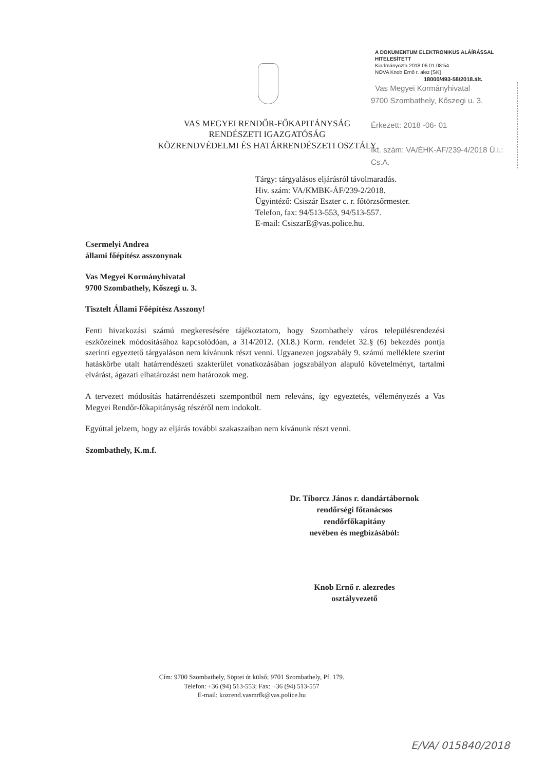A DOKUMENTUM ELEKTRONIKUS ALÁÍRÁSSAL HITELESÍTETT
Kiadmányozta 2018.06.01 08:54
NOVA Knob Ernő r. alez [SK]
18000/493-58/2018.ált.
Vas Megyei Kormányhivatal
9700 Szombathely, Kőszegi u. 3.
Érkezett: 2018 -06- 01
Ikt. szám: VA/ÉHK-ÁF/239-4/2018 Ü.i.: Cs.A.
VAS MEGYEI RENDŐR-FŐKAPITÁNYSÁG
RENDÉSZETI IGAZGATÓSÁG
KÖZRENDVÉDELMI ÉS HATÁRRENDÉSZETI OSZTÁLY
Tárgy: tárgyalásos eljárásról távolmaradás.
Hiv. szám: VA/KMBK-ÁF/239-2/2018.
Ügyintéző: Csiszár Eszter c. r. főtörzsőrmester.
Telefon, fax: 94/513-553, 94/513-557.
E-mail: CsiszarE@vas.police.hu.
Csermelyi Andrea
állami főépítész asszonynak
Vas Megyei Kormányhivatal
9700 Szombathely, Kőszegi u. 3.
Tisztelt Állami Főépítész Asszony!
Fenti hivatkozási számú megkeresésére tájékoztatom, hogy Szombathely város településrendezési eszközeinek módosításához kapcsolódóan, a 314/2012. (XI.8.) Korm. rendelet 32.§ (6) bekezdés pontja szerinti egyeztető tárgyaláson nem kívánunk részt venni. Ugyanezen jogszabály 9. számú melléklete szerint hatáskörbe utalt határrendészeti szakterület vonatkozásában jogszabályon alapuló követelményt, tartalmi elvárást, ágazati elhatározást nem határozok meg.
A tervezett módosítás határrendészeti szempontból nem releváns, így egyeztetés, véleményezés a Vas Megyei Rendőr-főkapitányság részéről nem indokolt.
Egyúttal jelzem, hogy az eljárás további szakaszaiban nem kívánunk részt venni.
Szombathely, K.m.f.
Dr. Tiborcz János r. dandártábornok
rendőrségi főtanácsos
rendőrfőkapitány
nevében és megbízásából:
Knob Ernő r. alezredes
osztályvezető
Cím: 9700 Szombathely, Söptei út külső; 9701 Szombathely, Pf. 179.
Telefon: +36 (94) 513-553; Fax: +36 (94) 513-557
E-mail: kozrend.vasmrfk@vas.police.hu
E/VA/ 015840/2018